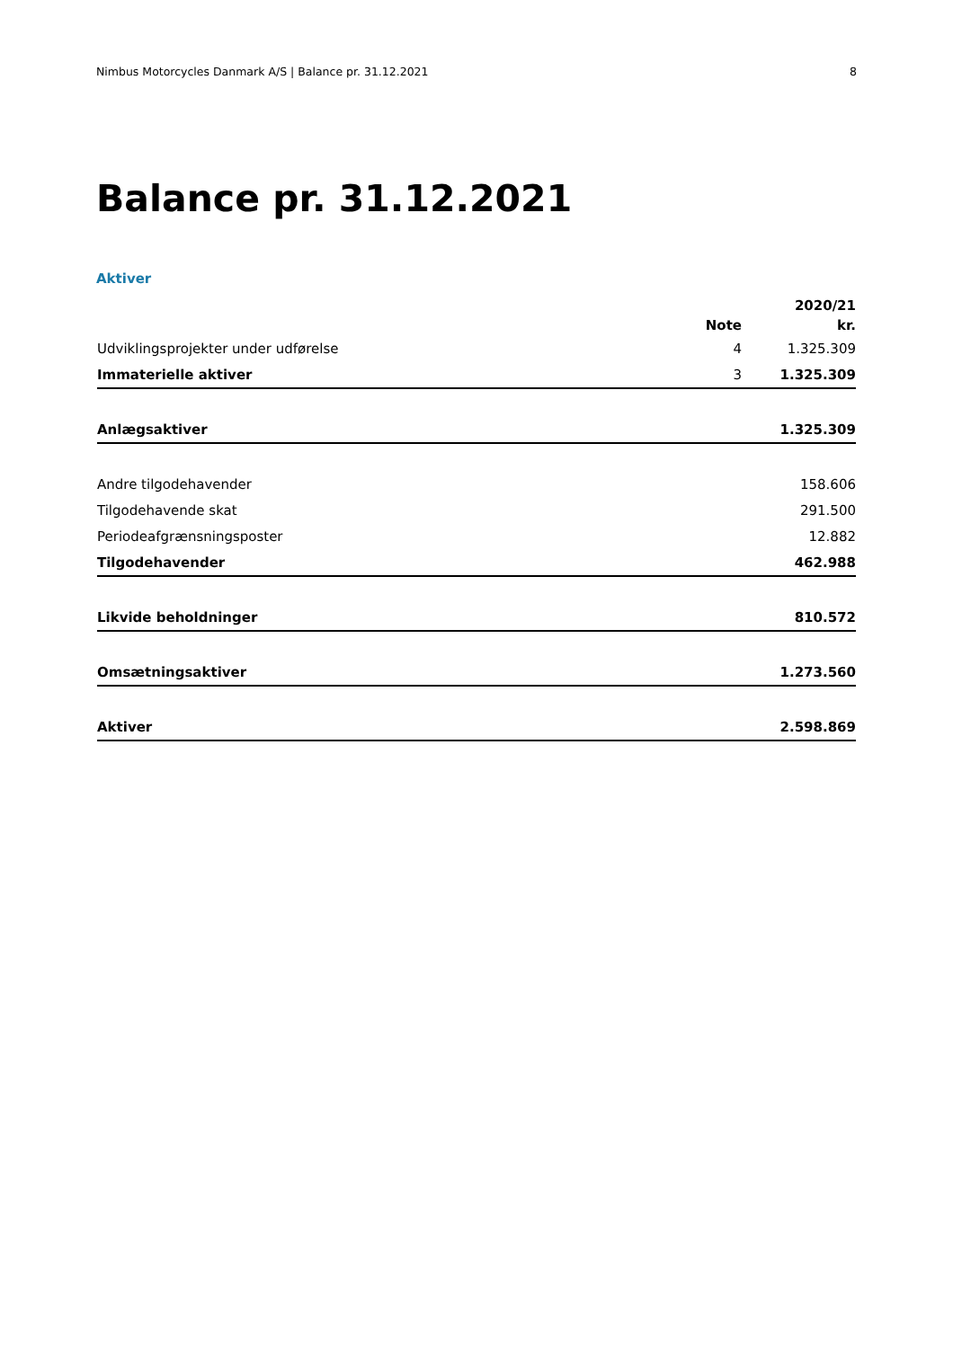Nimbus Motorcycles Danmark A/S | Balance pr. 31.12.2021 8
Balance pr. 31.12.2021
Aktiver
| | | 2020/21 |
| --- | --- | --- |
| | Note | kr. |
| Udviklingsprojekter under udførelse | 4 | 1.325.309 |
| Immaterielle aktiver | 3 | 1.325.309 |
| Anlægsaktiver | | 1.325.309 |
| Andre tilgodehavender | | 158.606 |
| Tilgodehavende skat | | 291.500 |
| Periodeafgrænsningsposter | | 12.882 |
| Tilgodehavender | | 462.988 |
| Likvide beholdninger | | 810.572 |
| Omsætningsaktiver | | 1.273.560 |
| Aktiver | | 2.598.869 |